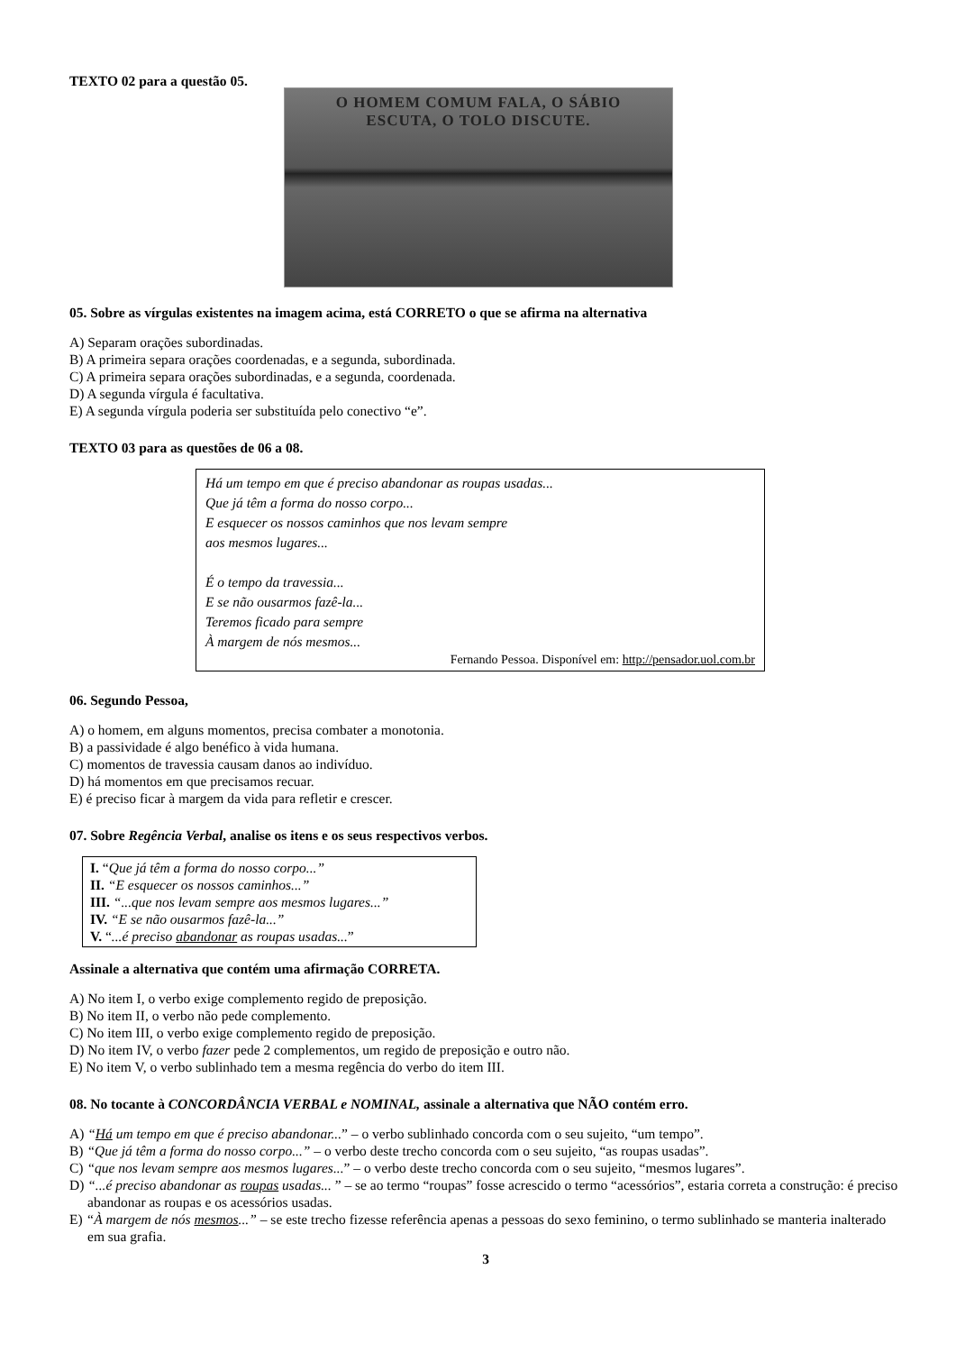TEXTO 02 para a questão 05.
O HOMEM COMUM FALA, O SÁBIO
ESCUTA, O TOLO DISCUTE.
05. Sobre as vírgulas existentes na imagem acima, está CORRETO o que se afirma na alternativa
A) Separam orações subordinadas.
B) A primeira separa orações coordenadas, e a segunda, subordinada.
C) A primeira separa orações subordinadas, e a segunda, coordenada.
D) A segunda vírgula é facultativa.
E) A segunda vírgula poderia ser substituída pelo conectivo “e”.
TEXTO 03 para as questões de 06 a 08.
Há um tempo em que é preciso abandonar as roupas usadas...
Que já têm a forma do nosso corpo...
E esquecer os nossos caminhos que nos levam sempre
aos mesmos lugares...
É o tempo da travessia...
E se não ousarmos fazê-la...
Teremos ficado para sempre
À margem de nós mesmos...
Fernando Pessoa. Disponível em: http://pensador.uol.com.br
06. Segundo Pessoa,
A) o homem, em alguns momentos, precisa combater a monotonia.
B) a passividade é algo benéfico à vida humana.
C) momentos de travessia causam danos ao indivíduo.
D) há momentos em que precisamos recuar.
E) é preciso ficar à margem da vida para refletir e crescer.
07. Sobre Regência Verbal, analise os itens e os seus respectivos verbos.
I. “Que já têm a forma do nosso corpo...”
II. “E esquecer os nossos caminhos...”
III. “...que nos levam sempre aos mesmos lugares...”
IV. “E se não ousarmos fazê-la...”
V. “...é preciso abandonar as roupas usadas...”
Assinale a alternativa que contém uma afirmação CORRETA.
A) No item I, o verbo exige complemento regido de preposição.
B) No item II, o verbo não pede complemento.
C) No item III, o verbo exige complemento regido de preposição.
D) No item IV, o verbo fazer pede 2 complementos, um regido de preposição e outro não.
E) No item V, o verbo sublinhado tem a mesma regência do verbo do item III.
08. No tocante à CONCORDÂNCIA VERBAL e NOMINAL, assinale a alternativa que NÃO contém erro.
A) “Há um tempo em que é preciso abandonar...” – o verbo sublinhado concorda com o seu sujeito, “um tempo”.
B) “Que já têm a forma do nosso corpo...” – o verbo deste trecho concorda com o seu sujeito, “as roupas usadas”.
C) “que nos levam sempre aos mesmos lugares...” – o verbo deste trecho concorda com o seu sujeito, “mesmos lugares”.
D) “...é preciso abandonar as roupas usadas... ” – se ao termo “roupas” fosse acrescido o termo “acessórios”, estaria correta a construção: é preciso abandonar as roupas e os acessórios usadas.
E) “À margem de nós mesmos...” – se este trecho fizesse referência apenas a pessoas do sexo feminino, o termo sublinhado se manteria inalterado em sua grafia.
3